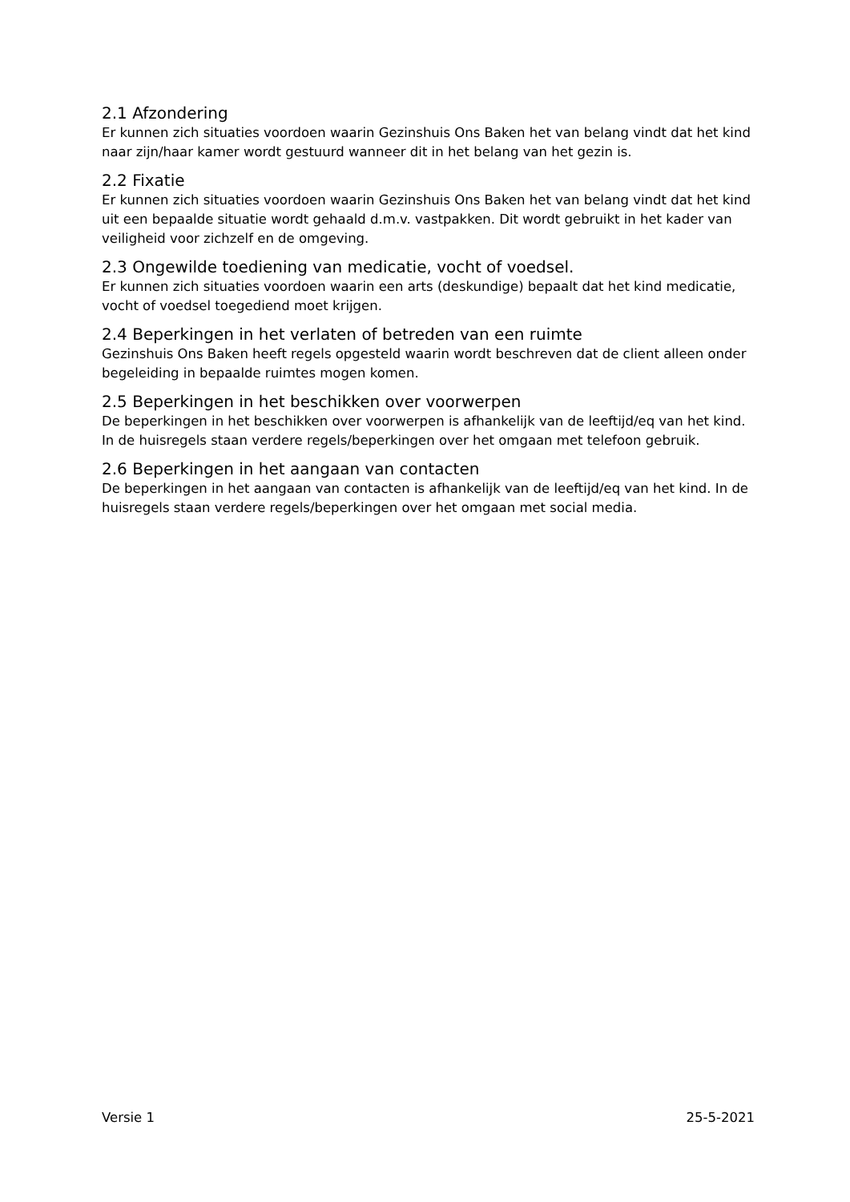2.1 Afzondering
Er kunnen zich situaties voordoen waarin Gezinshuis Ons Baken het van belang vindt dat het kind naar zijn/haar kamer wordt gestuurd wanneer dit in het belang van het gezin is.
2.2 Fixatie
Er kunnen zich situaties voordoen waarin Gezinshuis Ons Baken het van belang vindt dat het kind uit een bepaalde situatie wordt gehaald d.m.v. vastpakken. Dit wordt gebruikt in het kader van veiligheid voor zichzelf en de omgeving.
2.3 Ongewilde toediening van medicatie, vocht of voedsel.
Er kunnen zich situaties voordoen waarin een arts (deskundige) bepaalt dat het kind medicatie, vocht of voedsel toegediend moet krijgen.
2.4 Beperkingen in het verlaten of betreden van een ruimte
Gezinshuis Ons Baken heeft regels opgesteld waarin wordt beschreven dat de client alleen onder begeleiding in bepaalde ruimtes mogen komen.
2.5 Beperkingen in het beschikken over voorwerpen
De beperkingen in het beschikken over voorwerpen is afhankelijk van de leeftijd/eq van het kind. In de huisregels staan verdere regels/beperkingen over het omgaan met telefoon gebruik.
2.6 Beperkingen in het aangaan van contacten
De beperkingen in het aangaan van contacten is afhankelijk van de leeftijd/eq van het kind. In de huisregels staan verdere regels/beperkingen over het omgaan met social media.
Versie 1 25-5-2021